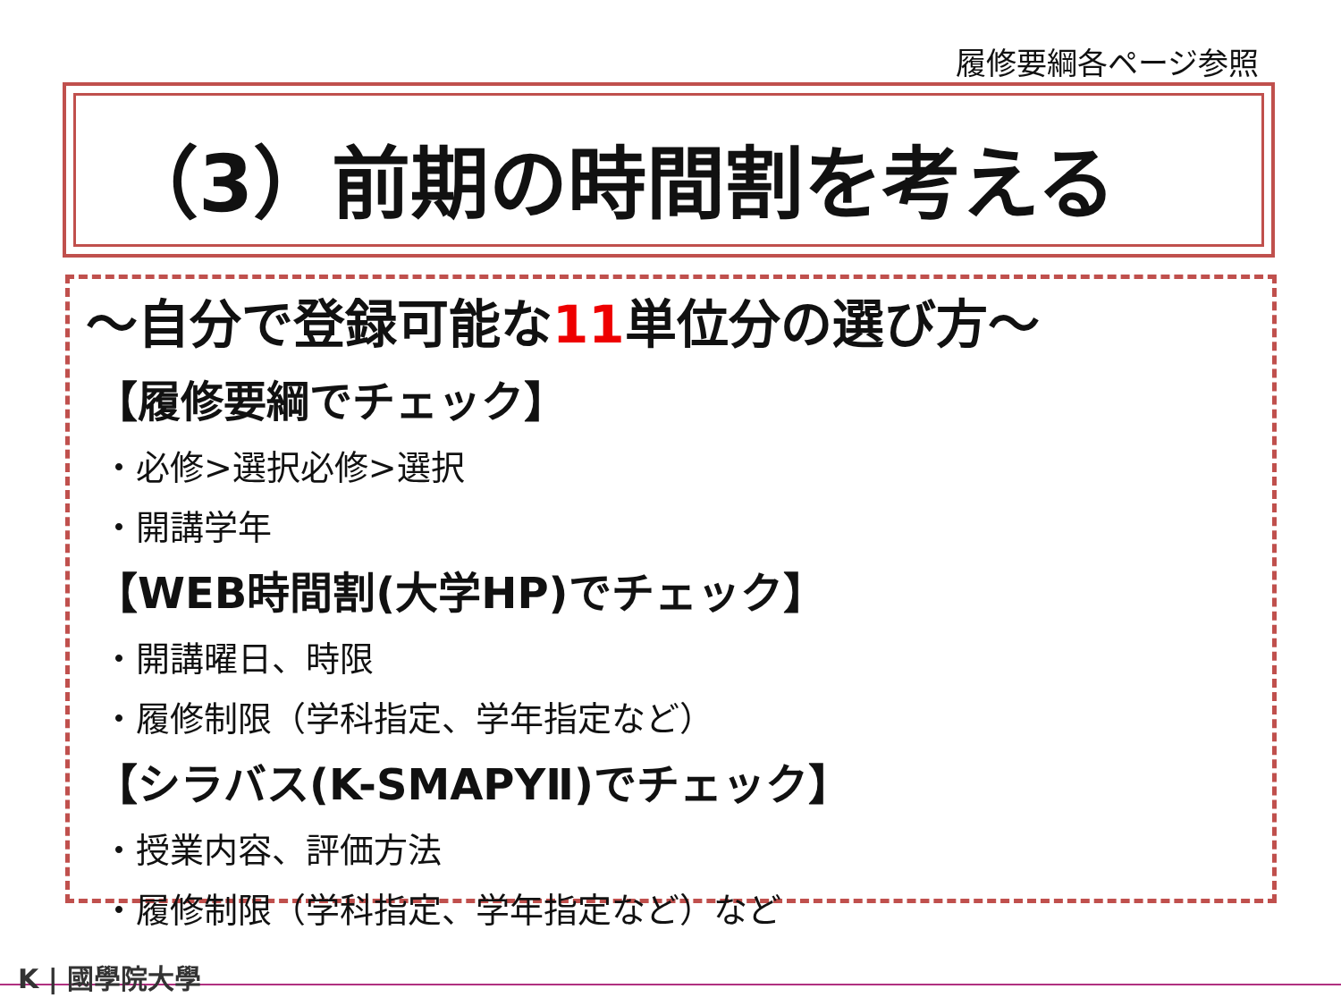履修要綱各ページ参照
（3）前期の時間割を考える
～自分で登録可能な11単位分の選び方～
【履修要綱でチェック】
・必修>選択必修>選択
・開講学年
【WEB時間割(大学HP)でチェック】
・開講曜日、時限
・履修制限（学科指定、学年指定など）
【シラバス(K-SMAPYⅡ)でチェック】
・授業内容、評価方法
・履修制限（学科指定、学年指定など）など
K | 國學院大學